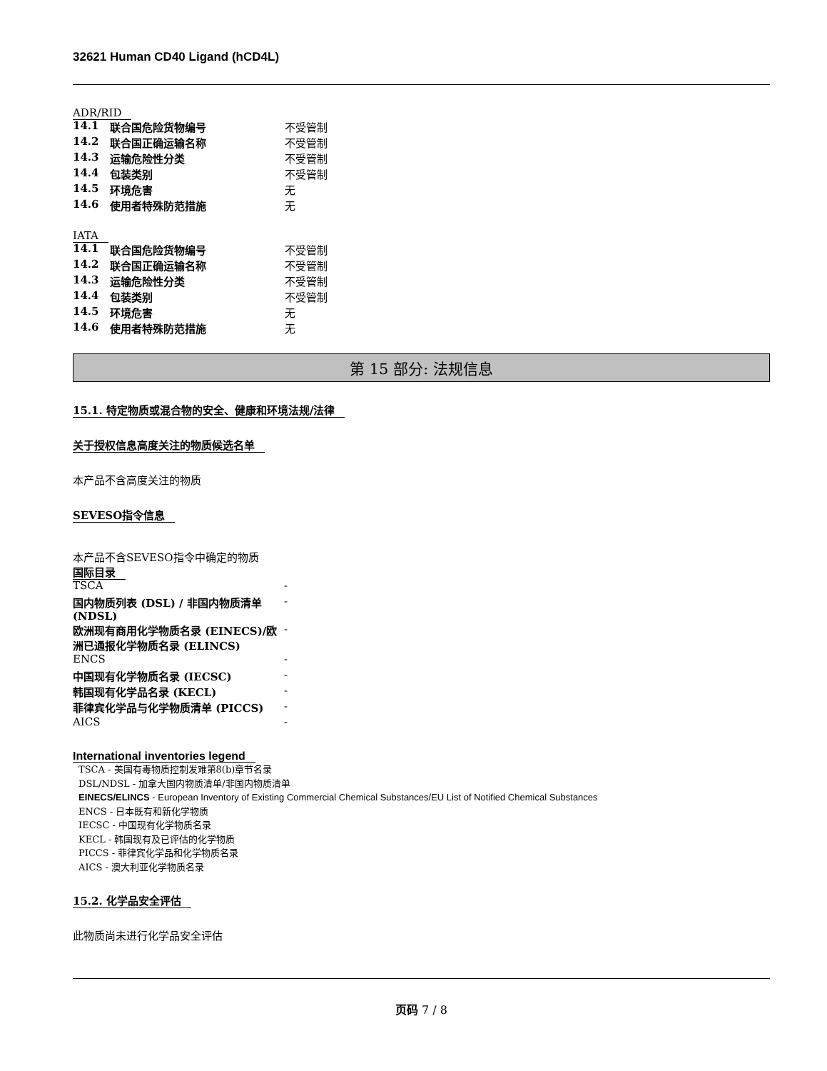32621 Human CD40 Ligand (hCD4L)
ADR/RID
| 14.1 | 联合国危险货物编号 | 不受管制 |
| 14.2 | 联合国正确运输名称 | 不受管制 |
| 14.3 | 运输危险性分类 | 不受管制 |
| 14.4 | 包装类别 | 不受管制 |
| 14.5 | 环境危害 | 无 |
| 14.6 | 使用者特殊防范措施 | 无 |
IATA
| 14.1 | 联合国危险货物编号 | 不受管制 |
| 14.2 | 联合国正确运输名称 | 不受管制 |
| 14.3 | 运输危险性分类 | 不受管制 |
| 14.4 | 包装类别 | 不受管制 |
| 14.5 | 环境危害 | 无 |
| 14.6 | 使用者特殊防范措施 | 无 |
第 15 部分: 法规信息
15.1. 特定物质或混合物的安全、健康和环境法规/法律
关于授权信息高度关注的物质候选名单
本产品不含高度关注的物质
SEVESO指令信息
本产品不含SEVESO指令中确定的物质
国际目录
| TSCA | - |
| 国内物质列表 (DSL) / 非国内物质清单 (NDSL) | - |
| 欧洲现有商用化学物质名录 (EINECS)/欧洲已通报化学物质名录 (ELINCS) | - |
| ENCS | - |
| 中国现有化学物质名录 (IECSC) | - |
| 韩国现有化学品名录 (KECL) | - |
| 菲律宾化学品与化学物质清单 (PICCS) | - |
| AICS | - |
International inventories legend
TSCA - 美国有毒物质控制发难第8(b)章节名录
DSL/NDSL - 加拿大国内物质清单/非国内物质清单
EINECS/ELINCS - European Inventory of Existing Commercial Chemical Substances/EU List of Notified Chemical Substances
ENCS - 日本既有和新化学物质
IECSC - 中国现有化学物质名录
KECL - 韩国现有及已评估的化学物质
PICCS - 菲律宾化学品和化学物质名录
AICS - 澳大利亚化学物质名录
15.2. 化学品安全评估
此物质尚未进行化学品安全评估
页码 7 / 8